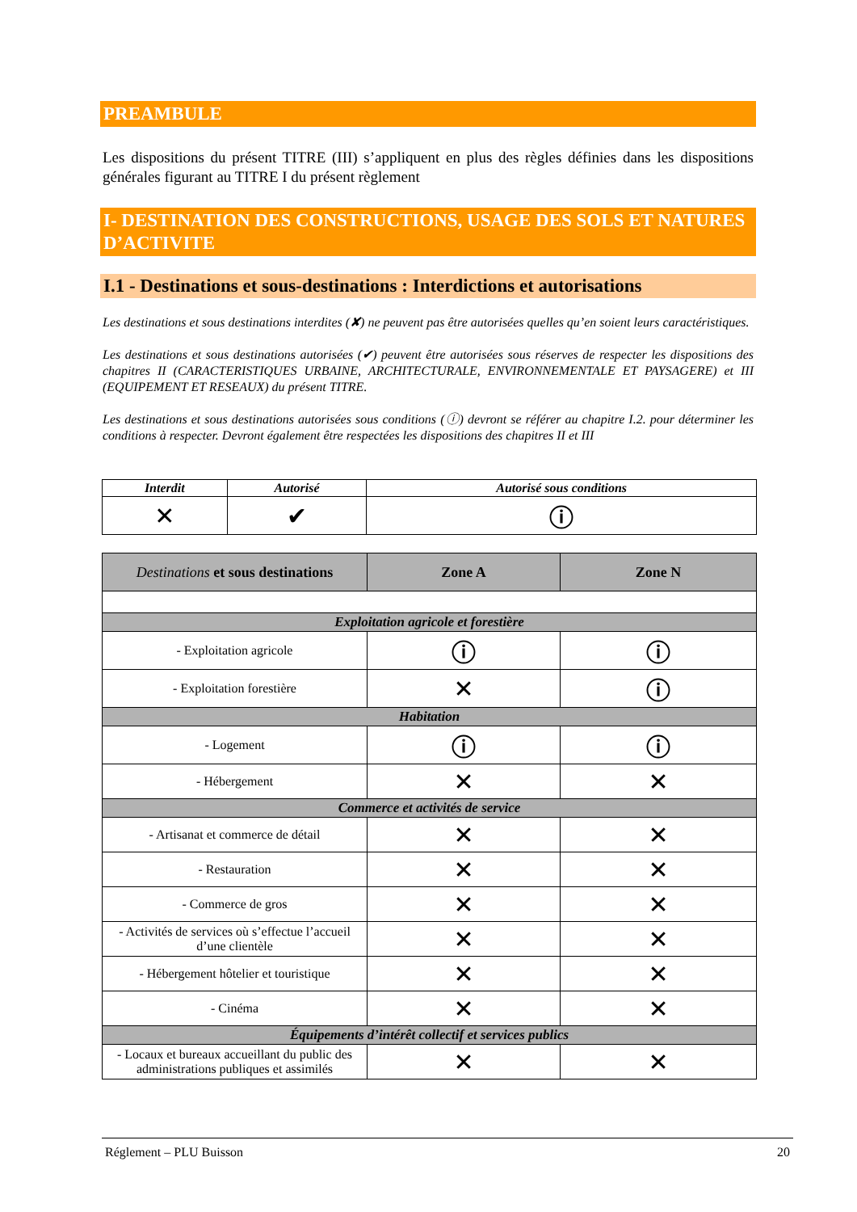PREAMBULE
Les dispositions du présent TITRE (III) s’appliquent en plus des règles définies dans les dispositions générales figurant au TITRE I du présent règlement
I- DESTINATION DES CONSTRUCTIONS, USAGE DES SOLS ET NATURES D’ACTIVITE
I.1 - Destinations et sous-destinations : Interdictions et autorisations
Les destinations et sous destinations interdites (✘) ne peuvent pas être autorisées quelles qu’en soient leurs caractéristiques.
Les destinations et sous destinations autorisées (✔) peuvent être autorisées sous réserves de respecter les dispositions des chapitres II (CARACTERISTIQUES URBAINE, ARCHITECTURALE, ENVIRONNEMENTALE ET PAYSAGERE) et III (EQUIPEMENT ET RESEAUX) du présent TITRE.
Les destinations et sous destinations autorisées sous conditions (ⓘ) devront se référer au chapitre I.2. pour déterminer les conditions à respecter. Devront également être respectées les dispositions des chapitres II et III
| Interdit | Autorisé | Autorisé sous conditions |
| --- | --- | --- |
| ✕ | ✔ | ⓘ |
| Destinations et sous destinations | Zone A | Zone N |
| --- | --- | --- |
| Exploitation agricole et forestière | | |
| - Exploitation agricole | ⓘ | ⓘ |
| - Exploitation forestière | ✕ | ⓘ |
| Habitation | | |
| - Logement | ⓘ | ⓘ |
| - Hébergement | ✕ | ✕ |
| Commerce et activités de service | | |
| - Artisanat et commerce de détail | ✕ | ✕ |
| - Restauration | ✕ | ✕ |
| - Commerce de gros | ✕ | ✕ |
| - Activités de services où s’effectue l’accueil d’une clientèle | ✕ | ✕ |
| - Hébergement hôtelier et touristique | ✕ | ✕ |
| - Cinéma | ✕ | ✕ |
| Équipements d’intérêt collectif et services publics | | |
| - Locaux et bureaux accueillant du public des administrations publiques et assimilés | ✕ | ✕ |
Réglement – PLU Buisson 20